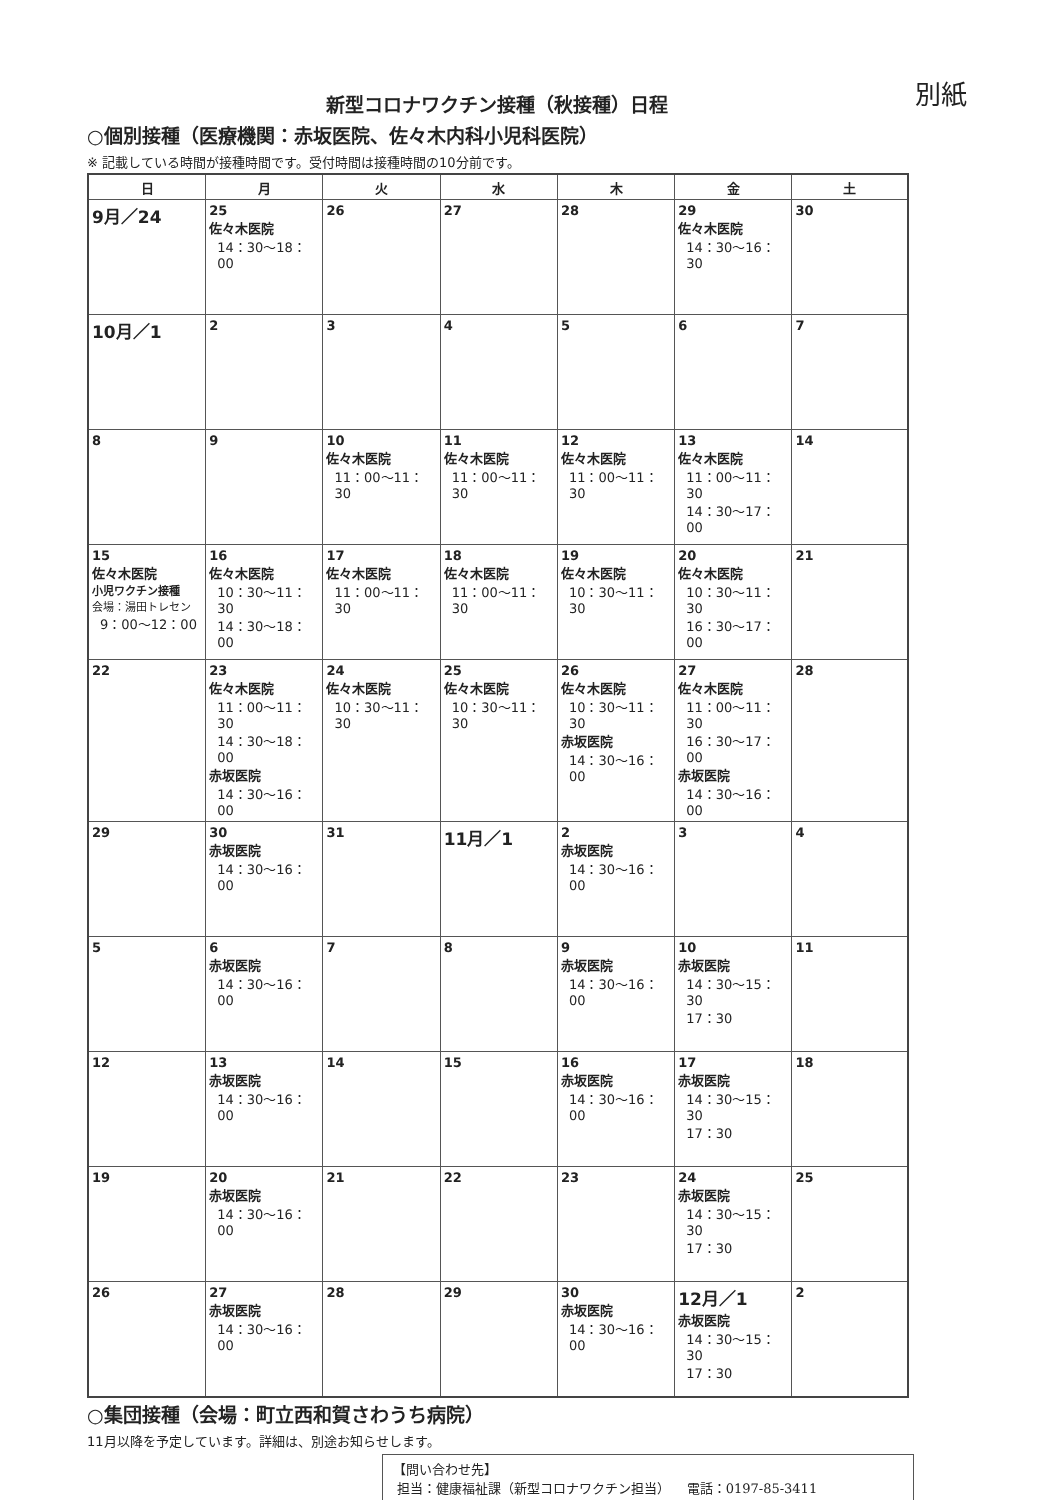別紙
新型コロナワクチン接種（秋接種）日程
○個別接種（医療機関：赤坂医院、佐々木内科小児科医院）
※ 記載している時間が接種時間です。受付時間は接種時間の10分前です。
| 日 | 月 | 火 | 水 | 木 | 金 | 土 |
| --- | --- | --- | --- | --- | --- | --- |
| 9月／24 | 25 佐々木医院 14：30～18：00 | 26 | 27 | 28 | 29 佐々木医院 14：30～16：30 | 30 |
| 10月／1 | 2 | 3 | 4 | 5 | 6 | 7 |
| 8 | 9 | 10 佐々木医院 11：00～11：30 | 11 佐々木医院 11：00～11：30 | 12 佐々木医院 11：00～11：30 | 13 佐々木医院 11：00～11：30 14：30～17：00 | 14 |
| 15 佐々木医院 小児ワクチン接種 会場：湯田トレセン 9：00～12：00 | 16 佐々木医院 10：30～11：30 14：30～18：00 | 17 佐々木医院 11：00～11：30 | 18 佐々木医院 11：00～11：30 | 19 佐々木医院 10：30～11：30 | 20 佐々木医院 10：30～11：30 16：30～17：00 | 21 |
| 22 | 23 佐々木医院 11：00～11：30 14：30～18：00 赤坂医院 14：30～16：00 | 24 佐々木医院 10：30～11：30 | 25 佐々木医院 10：30～11：30 | 26 佐々木医院 10：30～11：30 赤坂医院 14：30～16：00 | 27 佐々木医院 11：00～11：30 16：30～17：00 赤坂医院 14：30～16：00 | 28 |
| 29 | 30 赤坂医院 14：30～16：00 | 31 | 11月／1 | 2 赤坂医院 14：30～16：00 | 3 | 4 |
| 5 | 6 赤坂医院 14：30～16：00 | 7 | 8 | 9 赤坂医院 14：30～16：00 | 10 赤坂医院 14：30～15：30 17：30 | 11 |
| 12 | 13 赤坂医院 14：30～16：00 | 14 | 15 | 16 赤坂医院 14：30～16：00 | 17 赤坂医院 14：30～15：30 17：30 | 18 |
| 19 | 20 赤坂医院 14：30～16：00 | 21 | 22 | 23 | 24 赤坂医院 14：30～15：30 17：30 | 25 |
| 26 | 27 赤坂医院 14：30～16：00 | 28 | 29 | 30 赤坂医院 14：30～16：00 | 12月／1 赤坂医院 14：30～15：30 17：30 | 2 |
○集団接種（会場：町立西和賀さわうち病院）
11月以降を予定しています。詳細は、別途お知らせします。
【問い合わせ先】
担当：健康福祉課（新型コロナワクチン担当） 電話：0197-85-3411